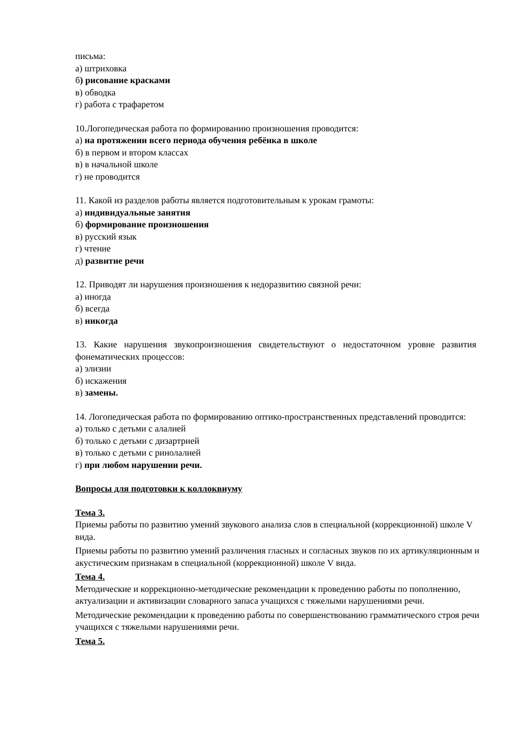письма:
а) штриховка
б) рисование красками
в) обводка
г) работа с трафаретом
10.Логопедическая работа по формированию произношения проводится:
а) на протяжении всего периода обучения ребёнка в школе
б) в первом и втором классах
в) в начальной школе
г) не проводится
11. Какой из разделов работы является подготовительным к урокам грамоты:
а) индивидуальные занятия
б) формирование произношения
в) русский язык
г) чтение
д) развитие речи
12. Приводят ли нарушения произношения к недоразвитию связной речи:
а) иногда
б) всегда
в) никогда
13. Какие нарушения звукопроизношения свидетельствуют о недостаточном уровне развития фонематических процессов:
а) элизии
б) искажения
в) замены.
14. Логопедическая работа по формированию оптико-пространственных представлений проводится:
а) только с детьми с алалией
б) только с детьми с дизартрией
в) только с детьми с ринолалией
г) при любом нарушении речи.
Вопросы для подготовки к коллоквиуму
Тема 3.
Приемы работы по развитию умений звукового анализа слов в специальной (коррекционной) школе V вида.
Приемы работы по развитию умений различения гласных и согласных звуков по их артикуляционным и акустическим признакам в специальной (коррекционной) школе V вида.
Тема 4.
Методические и коррекционно-методические рекомендации к проведению работы по пополнению, актуализации и активизации словарного запаса учащихся с тяжелыми нарушениями речи.
Методические рекомендации к проведению работы по совершенствованию грамматического строя речи учащихся с тяжелыми нарушениями речи.
Тема 5.